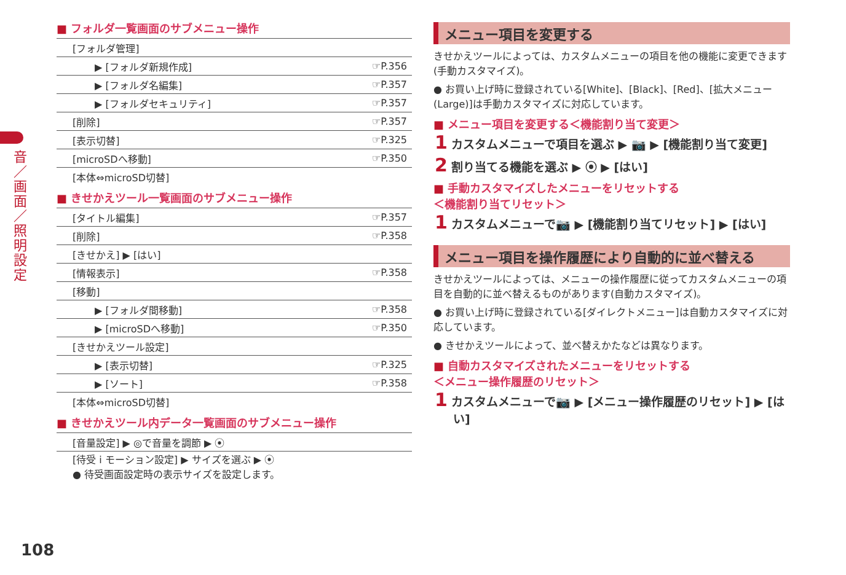音／画面／照明設定
■ フォルダ一覧画面のサブメニュー操作
| [フォルダ管理] | |
| ▶ [フォルダ新規作成] | ☞P.356 |
| ▶ [フォルダ名編集] | ☞P.357 |
| ▶ [フォルダセキュリティ] | ☞P.357 |
| [削除] | ☞P.357 |
| [表示切替] | ☞P.325 |
| [microSDへ移動] | ☞P.350 |
| [本体⇔microSD切替] | |
■ きせかえツール一覧画面のサブメニュー操作
| [タイトル編集] | ☞P.357 |
| [削除] | ☞P.358 |
| [きせかえ] ▶ [はい] | |
| [情報表示] | ☞P.358 |
| [移動] | |
| ▶ [フォルダ間移動] | ☞P.358 |
| ▶ [microSDへ移動] | ☞P.350 |
| [きせかえツール設定] | |
| ▶ [表示切替] | ☞P.325 |
| ▶ [ソート] | ☞P.358 |
| [本体⇔microSD切替] | |
■ きせかえツール内データ一覧画面のサブメニュー操作
| [音量設定] ▶ ◎で音量を調節 ▶ ⦿ |
| [待受 i モーション設定] ▶ サイズを選ぶ ▶ ⦿ ● 待受画面設定時の表示サイズを設定します。 |
メニュー項目を変更する
きせかえツールによっては、カスタムメニューの項目を他の機能に変更できます(手動カスタマイズ)。
● お買い上げ時に登録されている[White]、[Black]、[Red]、[拡大メニュー(Large)]は手動カスタマイズに対応しています。
■ メニュー項目を変更する＜機能割り当て変更＞
1 カスタムメニューで項目を選ぶ ▶ 📷 ▶ [機能割り当て変更]
2 割り当てる機能を選ぶ ▶ ⦿ ▶ [はい]
■ 手動カスタマイズしたメニューをリセットする
＜機能割り当てリセット＞
1 カスタムメニューで📷 ▶ [機能割り当てリセット] ▶ [はい]
メニュー項目を操作履歴により自動的に並べ替える
きせかえツールによっては、メニューの操作履歴に従ってカスタムメニューの項目を自動的に並べ替えるものがあります(自動カスタマイズ)。
● お買い上げ時に登録されている[ダイレクトメニュー]は自動カスタマイズに対応しています。
● きせかえツールによって、並べ替えかたなどは異なります。
■ 自動カスタマイズされたメニューをリセットする
＜メニュー操作履歴のリセット＞
1 カスタムメニューで📷 ▶ [メニュー操作履歴のリセット] ▶ [はい]
108